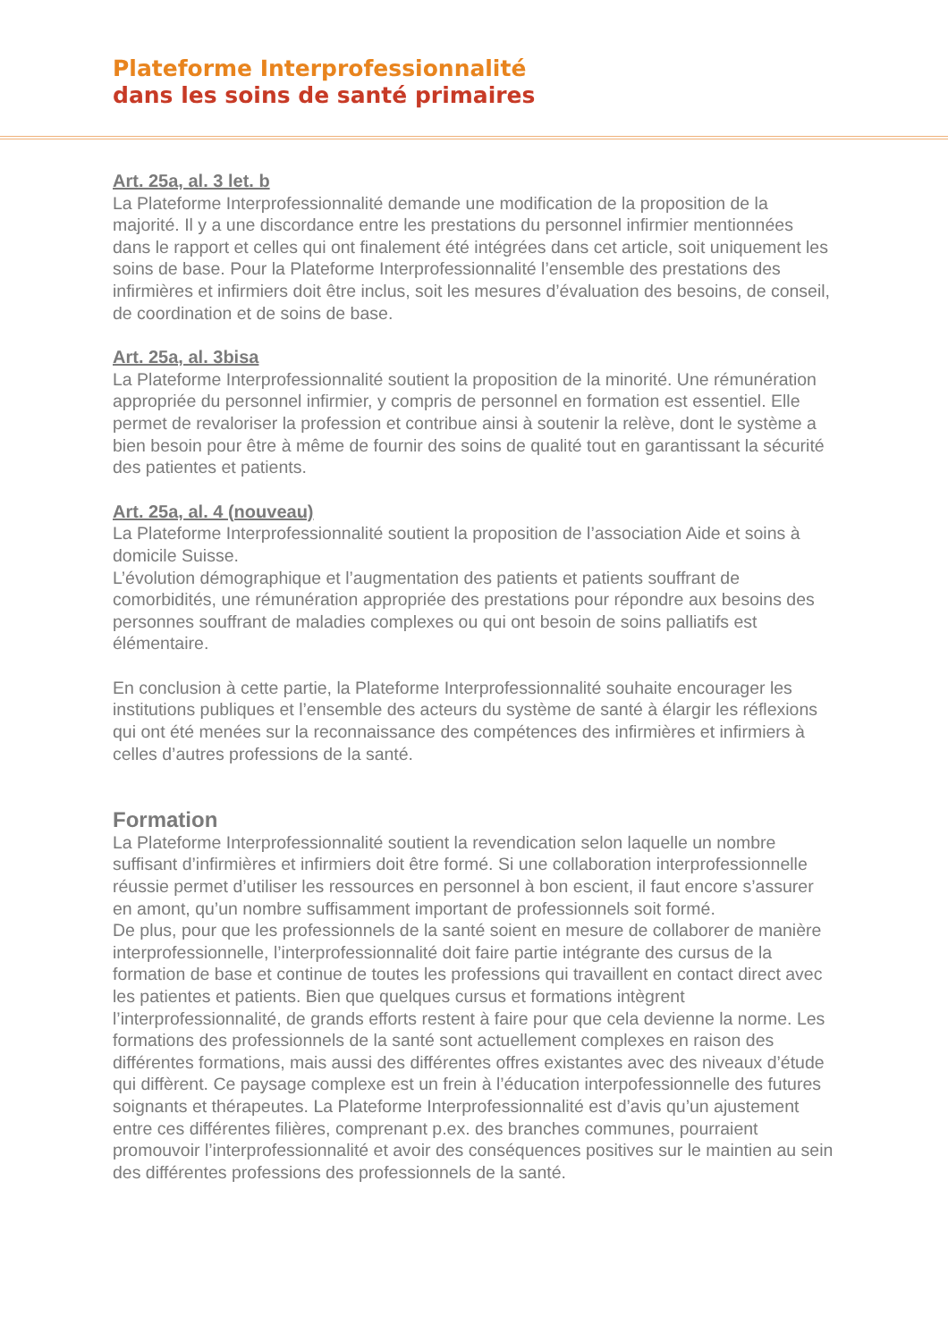Plateforme Interprofessionnalité
dans les soins de santé primaires
Art. 25a, al. 3 let. b
La Plateforme Interprofessionnalité demande une modification de la proposition de la majorité. Il y a une discordance entre les prestations du personnel infirmier mentionnées dans le rapport et celles qui ont finalement été intégrées dans cet article, soit uniquement les soins de base. Pour la Plateforme Interprofessionnalité l’ensemble des prestations des infirmières et infirmiers doit être inclus, soit les mesures d’évaluation des besoins, de conseil, de coordination et de soins de base.
Art. 25a, al. 3bisa
La Plateforme Interprofessionnalité soutient la proposition de la minorité. Une rémunération appropriée du personnel infirmier, y compris de personnel en formation est essentiel. Elle permet de revaloriser la profession et contribue ainsi à soutenir la relève, dont le système a bien besoin pour être à même de fournir des soins de qualité tout en garantissant la sécurité des patientes et patients.
Art. 25a, al. 4 (nouveau)
La Plateforme Interprofessionnalité soutient la proposition de l’association Aide et soins à domicile Suisse.
L’évolution démographique et l’augmentation des patients et patients souffrant de comorbidités, une rémunération appropriée des prestations pour répondre aux besoins des personnes souffrant de maladies complexes ou qui ont besoin de soins palliatifs est élémentaire.
En conclusion à cette partie, la Plateforme Interprofessionnalité souhaite encourager les institutions publiques et l’ensemble des acteurs du système de santé à élargir les réflexions qui ont été menées sur la reconnaissance des compétences des infirmières et infirmiers à celles d’autres professions de la santé.
Formation
La Plateforme Interprofessionnalité soutient la revendication selon laquelle un nombre suffisant d’infirmières et infirmiers doit être formé. Si une collaboration interprofessionnelle réussie permet d’utiliser les ressources en personnel à bon escient, il faut encore s’assurer en amont, qu’un nombre suffisamment important de professionnels soit formé.
De plus, pour que les professionnels de la santé soient en mesure de collaborer de manière interprofessionnelle, l’interprofessionnalité doit faire partie intégrante des cursus de la formation de base et continue de toutes les professions qui travaillent en contact direct avec les patientes et patients. Bien que quelques cursus et formations intègrent l’interprofessionnalité, de grands efforts restent à faire pour que cela devienne la norme. Les formations des professionnels de la santé sont actuellement complexes en raison des différentes formations, mais aussi des différentes offres existantes avec des niveaux d’étude qui diffèrent. Ce paysage complexe est un frein à l’éducation interpofessionnelle des futures soignants et thérapeutes. La Plateforme Interprofessionnalité est d’avis qu’un ajustement entre ces différentes filières, comprenant p.ex. des branches communes, pourraient promouvoir l’interprofessionnalité et avoir des conséquences positives sur le maintien au sein des différentes professions des professionnels de la santé.